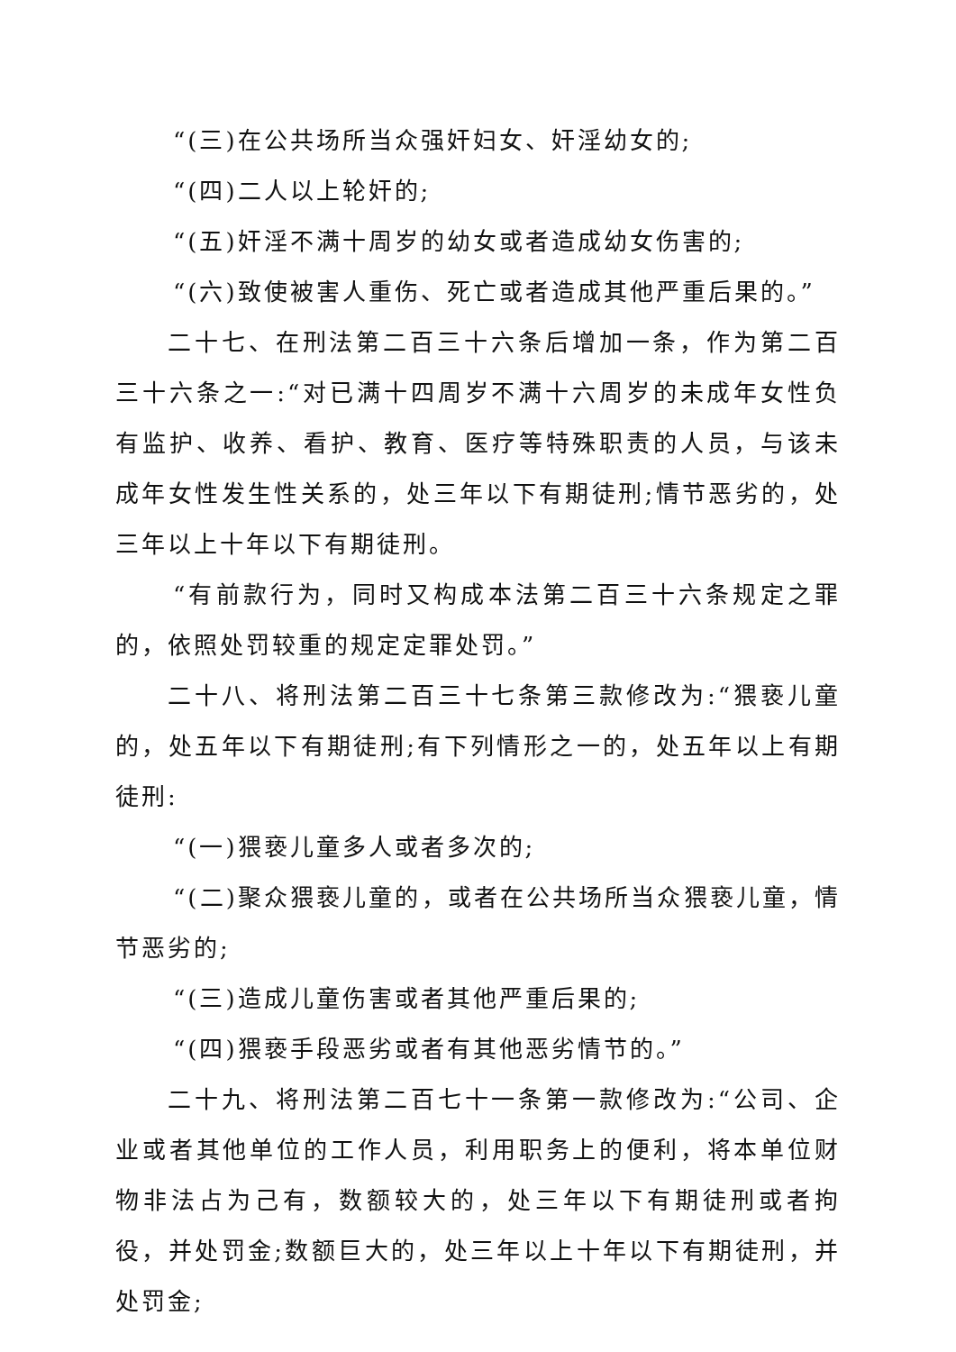“(三)在公共场所当众强奸妇女、奸淫幼女的;
“(四)二人以上轮奸的;
“(五)奸淫不满十周岁的幼女或者造成幼女伤害的;
“(六)致使被害人重伤、死亡或者造成其他严重后果的。”
二十七、在刑法第二百三十六条后增加一条，作为第二百三十六条之一:“对已满十四周岁不满十六周岁的未成年女性负有监护、收养、看护、教育、医疗等特殊职责的人员，与该未成年女性发生性关系的，处三年以下有期徒刑;情节恶劣的，处三年以上十年以下有期徒刑。
“有前款行为，同时又构成本法第二百三十六条规定之罪的，依照处罚较重的规定定罪处罚。”
二十八、将刑法第二百三十七条第三款修改为:“猥亵儿童的，处五年以下有期徒刑;有下列情形之一的，处五年以上有期徒刑:
“(一)猥亵儿童多人或者多次的;
“(二)聚众猥亵儿童的，或者在公共场所当众猥亵儿童，情节恶劣的;
“(三)造成儿童伤害或者其他严重后果的;
“(四)猥亵手段恶劣或者有其他恶劣情节的。”
二十九、将刑法第二百七十一条第一款修改为:“公司、企业或者其他单位的工作人员，利用职务上的便利，将本单位财物非法占为己有，数额较大的，处三年以下有期徒刑或者拘役，并处罚金;数额巨大的，处三年以上十年以下有期徒刑，并处罚金;